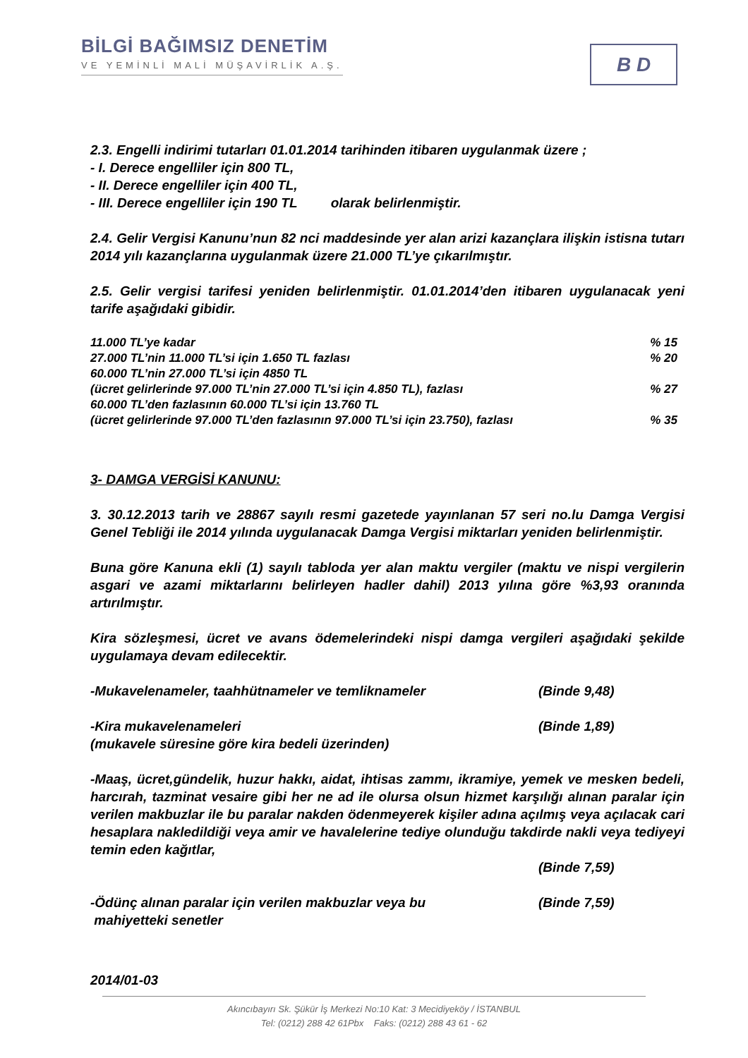BİLGİ BAĞIMSIZ DENETİM
VE YEMİNLİ MALİ MÜŞAVİRLİK A.Ş.
B D
2.3. Engelli indirimi tutarları 01.01.2014 tarihinden itibaren uygulanmak üzere ;
- I. Derece engelliler için 800 TL,
- II. Derece engelliler için 400 TL,
- III. Derece engelliler için 190 TL olarak belirlenmiştir.
2.4. Gelir Vergisi Kanunu’nun 82 nci maddesinde yer alan arizi kazançlara ilişkin istisna tutarı 2014 yılı kazançlarına uygulanmak üzere 21.000 TL’ye çıkarılmıştır.
2.5. Gelir vergisi tarifesi yeniden belirlenmiştir. 01.01.2014’den itibaren uygulanacak yeni tarife aşağıdaki gibidir.
11.000 TL’ye kadar% 15
27.000 TL’nin 11.000 TL’si için 1.650 TL fazlası% 20
60.000 TL’nin 27.000 TL’si için 4850 TL
(ücret gelirlerinde 97.000 TL’nin 27.000 TL’si için 4.850 TL), fazlası% 27
60.000 TL’den fazlasının 60.000 TL’si için 13.760 TL
(ücret gelirlerinde 97.000 TL’den fazlasının 97.000 TL’si için 23.750), fazlası% 35
3- DAMGA VERGİSİ KANUNU:
3. 30.12.2013 tarih ve 28867 sayılı resmi gazetede yayınlanan 57 seri no.lu Damga Vergisi Genel Tebliği ile 2014 yılında uygulanacak Damga Vergisi miktarları yeniden belirlenmiştir.
Buna göre Kanuna ekli (1) sayılı tabloda yer alan maktu vergiler (maktu ve nispi vergilerin asgari ve azami miktarlarını belirleyen hadler dahil) 2013 yılına göre %3,93 oranında artırılmıştır.
Kira sözleşmesi, ücret ve avans ödemelerindeki nispi damga vergileri aşağıdaki şekilde uygulamaya devam edilecektir.
-Mukavelenameler, taahhütnameler ve temliknameler (Binde 9,48)
-Kira mukavelenameleri (Binde 1,89)
(mukavele süresine göre kira bedeli üzerinden)
-Maaş, ücret,gündelik, huzur hakkı, aidat, ihtisas zammı, ikramiye, yemek ve mesken bedeli, harcırah, tazminat vesaire gibi her ne ad ile olursa olsun hizmet karşılığı alınan paralar için verilen makbuzlar ile bu paralar nakden ödenmeyerek kişiler adına açılmış veya açılacak cari hesaplara nakledildiği veya amir ve havalelerine tediye olunduğu takdirde nakli veya tediyeyi temin eden kağıtlar,
(Binde 7,59)
-Ödünç alınan paralar için verilen makbuzlar veya bu (Binde 7,59)
mahiyetteki senetler
2014/01-03
Akıncıbayırı Sk. Şükür İş Merkezi No:10 Kat: 3 Mecidiyeköy / İSTANBUL
Tel: (0212) 288 42 61Pbx Faks: (0212) 288 43 61 - 62